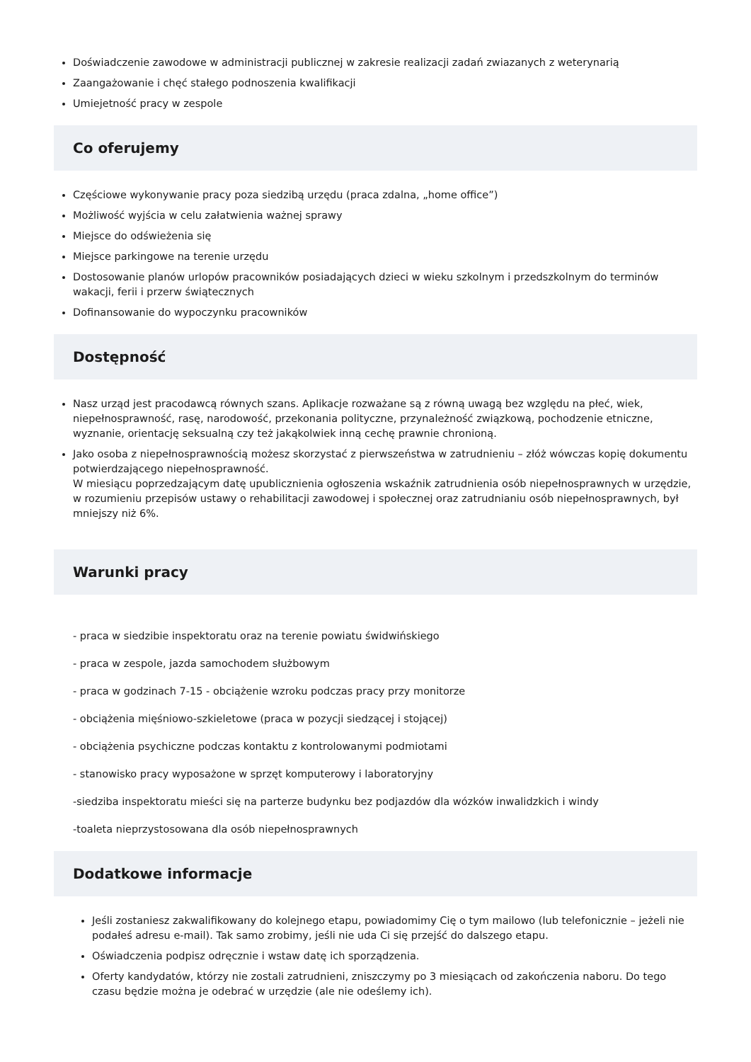Doświadczenie zawodowe w administracji publicznej w zakresie realizacji zadań zwiazanych z weterynarią
Zaangażowanie i chęć stałego podnoszenia kwalifikacji
Umiejetność pracy w zespole
Co oferujemy
Częściowe wykonywanie pracy poza siedzibą urzędu (praca zdalna, „home office”)
Możliwość wyjścia w celu załatwienia ważnej sprawy
Miejsce do odświeżenia się
Miejsce parkingowe na terenie urzędu
Dostosowanie planów urlopów pracowników posiadających dzieci w wieku szkolnym i przedszkolnym do terminów wakacji, ferii i przerw świątecznych
Dofinansowanie do wypoczynku pracowników
Dostępność
Nasz urząd jest pracodawcą równych szans. Aplikacje rozważane są z równą uwagą bez względu na płeć, wiek, niepełnosprawność, rasę, narodowość, przekonania polityczne, przynależność związkową, pochodzenie etniczne, wyznanie, orientację seksualną czy też jakąkolwiek inną cechę prawnie chronioną.
Jako osoba z niepełnosprawnością możesz skorzystać z pierwszeństwa w zatrudnieniu – złóż wówczas kopię dokumentu potwierdzającego niepełnosprawność.
W miesiącu poprzedzającym datę upublicznienia ogłoszenia wskaźnik zatrudnienia osób niepełnosprawnych w urzędzie, w rozumieniu przepisów ustawy o rehabilitacji zawodowej i społecznej oraz zatrudnianiu osób niepełnosprawnych, był mniejszy niż 6%.
Warunki pracy
- praca w siedzibie inspektoratu oraz na terenie powiatu świdwińskiego
- praca w zespole, jazda samochodem służbowym
- praca w godzinach 7-15 - obciążenie wzroku podczas pracy przy monitorze
- obciążenia mięśniowo-szkieletowe (praca w pozycji siedzącej i stojącej)
- obciążenia psychiczne podczas kontaktu z kontrolowanymi podmiotami
- stanowisko pracy wyposażone w sprzęt komputerowy i laboratoryjny
-siedziba inspektoratu mieści się na parterze budynku bez podjazdów dla wózków inwalidzkich i windy
-toaleta nieprzystosowana dla osób niepełnosprawnych
Dodatkowe informacje
Jeśli zostaniesz zakwalifikowany do kolejnego etapu, powiadomimy Cię o tym mailowo (lub telefonicznie – jeżeli nie podałeś adresu e-mail). Tak samo zrobimy, jeśli nie uda Ci się przejść do dalszego etapu.
Oświadczenia podpisz odręcznie i wstaw datę ich sporządzenia.
Oferty kandydatów, którzy nie zostali zatrudnieni, zniszczymy po 3 miesiącach od zakończenia naboru. Do tego czasu będzie można je odebrać w urzędzie (ale nie odeślemy ich).